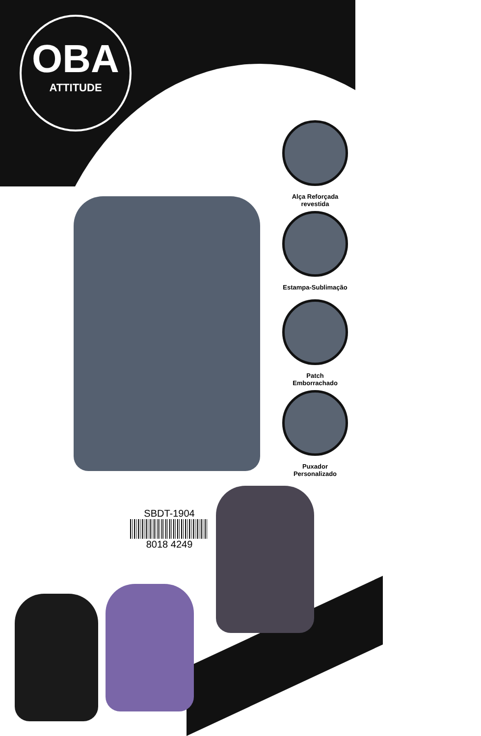OBA
ATTITUDE
Alça Reforçada
revestida
Estampa-Sublimação
Patch
Emborrachado
Puxador
Personalizado
SBDT-1904
8018 4249